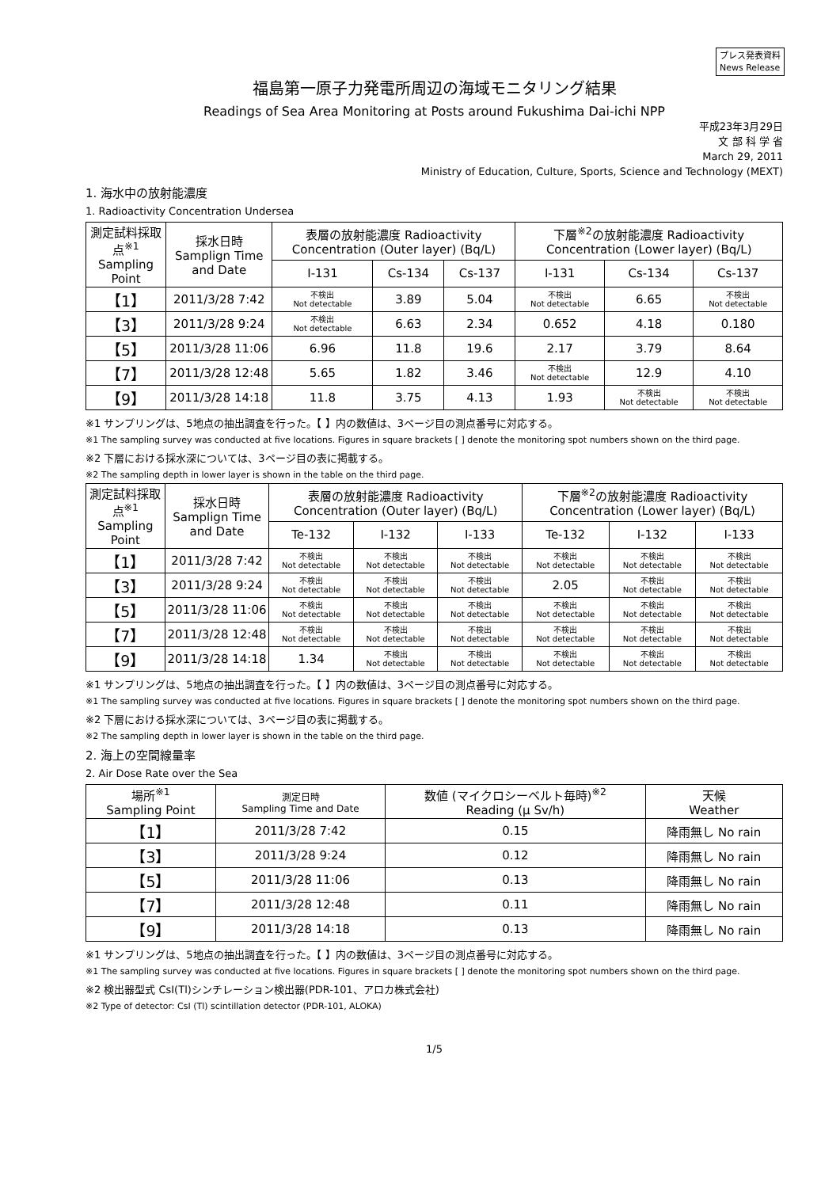プレス発表資料
News Release
福島第一原子力発電所周辺の海域モニタリング結果
Readings of Sea Area Monitoring at Posts around Fukushima Dai-ichi NPP
平成23年3月29日
文 部 科 学 省
March 29, 2011
Ministry of Education, Culture, Sports, Science and Technology (MEXT)
1. 海水中の放射能濃度
1. Radioactivity Concentration Undersea
| 測定試料採取点<sup>※1</sup> Sampling Point | 採水日時 Samplign Time and Date | 表層の放射能濃度 Radioactivity Concentration (Outer layer) (Bq/L) | | | 下層<sup>※2</sup>の放射能濃度 Radioactivity Concentration (Lower layer) (Bq/L) | | |
| --- | --- | --- | --- | --- | --- | --- | --- |
| | | I-131 | Cs-134 | Cs-137 | I-131 | Cs-134 | Cs-137 |
| 【1】 | 2011/3/28 7:42 | 不検出 Not detectable | 3.89 | 5.04 | 不検出 Not detectable | 6.65 | 不検出 Not detectable |
| 【3】 | 2011/3/28 9:24 | 不検出 Not detectable | 6.63 | 2.34 | 0.652 | 4.18 | 0.180 |
| 【5】 | 2011/3/28 11:06 | 6.96 | 11.8 | 19.6 | 2.17 | 3.79 | 8.64 |
| 【7】 | 2011/3/28 12:48 | 5.65 | 1.82 | 3.46 | 不検出 Not detectable | 12.9 | 4.10 |
| 【9】 | 2011/3/28 14:18 | 11.8 | 3.75 | 4.13 | 1.93 | 不検出 Not detectable | 不検出 Not detectable |
※1 サンプリングは、5地点の抽出調査を行った。【 】内の数値は、3ページ目の測点番号に対応する。
※1 The sampling survey was conducted at five locations. Figures in square brackets [ ] denote the monitoring spot numbers shown on the third page.
※2 下層における採水深については、3ページ目の表に掲載する。
※2 The sampling depth in lower layer is shown in the table on the third page.
| 測定試料採取点<sup>※1</sup> Sampling Point | 採水日時 Samplign Time and Date | 表層の放射能濃度 Radioactivity Concentration (Outer layer) (Bq/L) | | | 下層<sup>※2</sup>の放射能濃度 Radioactivity Concentration (Lower layer) (Bq/L) | | |
| --- | --- | --- | --- | --- | --- | --- | --- |
| | | Te-132 | I-132 | I-133 | Te-132 | I-132 | I-133 |
| 【1】 | 2011/3/28 7:42 | 不検出 Not detectable | 不検出 Not detectable | 不検出 Not detectable | 不検出 Not detectable | 不検出 Not detectable | 不検出 Not detectable |
| 【3】 | 2011/3/28 9:24 | 不検出 Not detectable | 不検出 Not detectable | 不検出 Not detectable | 2.05 | 不検出 Not detectable | 不検出 Not detectable |
| 【5】 | 2011/3/28 11:06 | 不検出 Not detectable | 不検出 Not detectable | 不検出 Not detectable | 不検出 Not detectable | 不検出 Not detectable | 不検出 Not detectable |
| 【7】 | 2011/3/28 12:48 | 不検出 Not detectable | 不検出 Not detectable | 不検出 Not detectable | 不検出 Not detectable | 不検出 Not detectable | 不検出 Not detectable |
| 【9】 | 2011/3/28 14:18 | 1.34 | 不検出 Not detectable | 不検出 Not detectable | 不検出 Not detectable | 不検出 Not detectable | 不検出 Not detectable |
※1 サンプリングは、5地点の抽出調査を行った。【 】内の数値は、3ページ目の測点番号に対応する。
※1 The sampling survey was conducted at five locations. Figures in square brackets [ ] denote the monitoring spot numbers shown on the third page.
※2 下層における採水深については、3ページ目の表に掲載する。
※2 The sampling depth in lower layer is shown in the table on the third page.
2. 海上の空間線量率
2. Air Dose Rate over the Sea
| 場所<sup>※1</sup> Sampling Point | 測定日時 Sampling Time and Date | 数値 (マイクロシーベルト毎時)<sup>※2</sup> Reading (μ Sv/h) | 天候 Weather |
| --- | --- | --- | --- |
| 【1】 | 2011/3/28 7:42 | 0.15 | 降雨無し No rain |
| 【3】 | 2011/3/28 9:24 | 0.12 | 降雨無し No rain |
| 【5】 | 2011/3/28 11:06 | 0.13 | 降雨無し No rain |
| 【7】 | 2011/3/28 12:48 | 0.11 | 降雨無し No rain |
| 【9】 | 2011/3/28 14:18 | 0.13 | 降雨無し No rain |
※1 サンプリングは、5地点の抽出調査を行った。【 】内の数値は、3ページ目の測点番号に対応する。
※1 The sampling survey was conducted at five locations. Figures in square brackets [ ] denote the monitoring spot numbers shown on the third page.
※2 検出器型式 CsI(Tl)シンチレーション検出器(PDR-101、アロカ株式会社)
※2 Type of detector: CsI (Tl) scintillation detector (PDR-101, ALOKA)
1/5